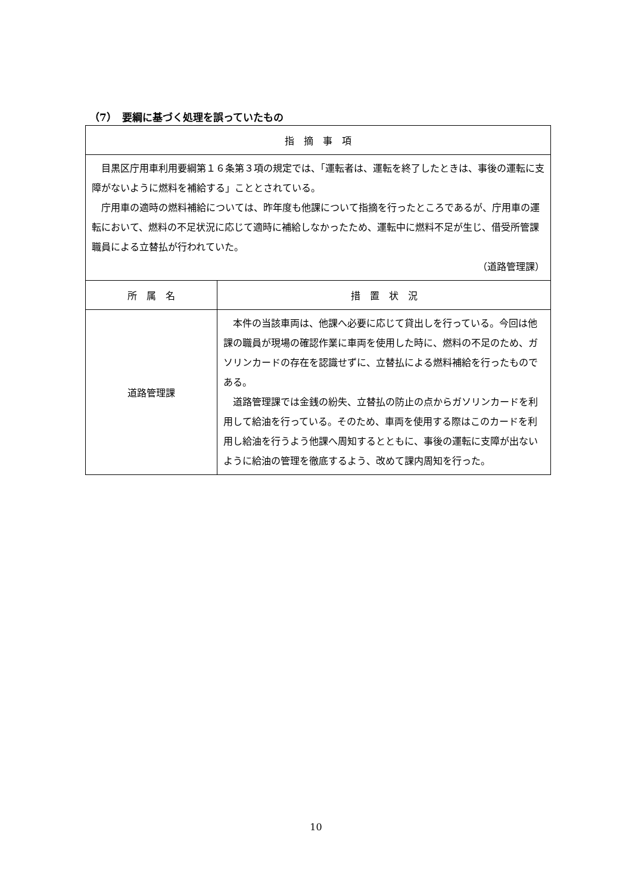（7）　要綱に基づく処理を誤っていたもの
| 指 摘 事 項 | |
| 目黒区庁用車利用要綱第１６条第３項の規定では、「運転者は、運転を終了したときは、事後の運転に支障がないように燃料を補給する」こととされている。 庁用車の適時の燃料補給については、昨年度も他課について指摘を行ったところであるが、庁用車の運転において、燃料の不足状況に応じて適時に補給しなかったため、運転中に燃料不足が生じ、借受所管課職員による立替払が行われていた。 （道路管理課） | |
| 所 属 名 | 措 置 状 況 |
| 道路管理課 | 本件の当該車両は、他課へ必要に応じて貸出しを行っている。今回は他課の職員が現場の確認作業に車両を使用した時に、燃料の不足のため、ガソリンカードの存在を認識せずに、立替払による燃料補給を行ったものである。 道路管理課では金銭の紛失、立替払の防止の点からガソリンカードを利用して給油を行っている。そのため、車両を使用する際はこのカードを利用し給油を行うよう他課へ周知するとともに、事後の運転に支障が出ないように給油の管理を徹底するよう、改めて課内周知を行った。 |
10